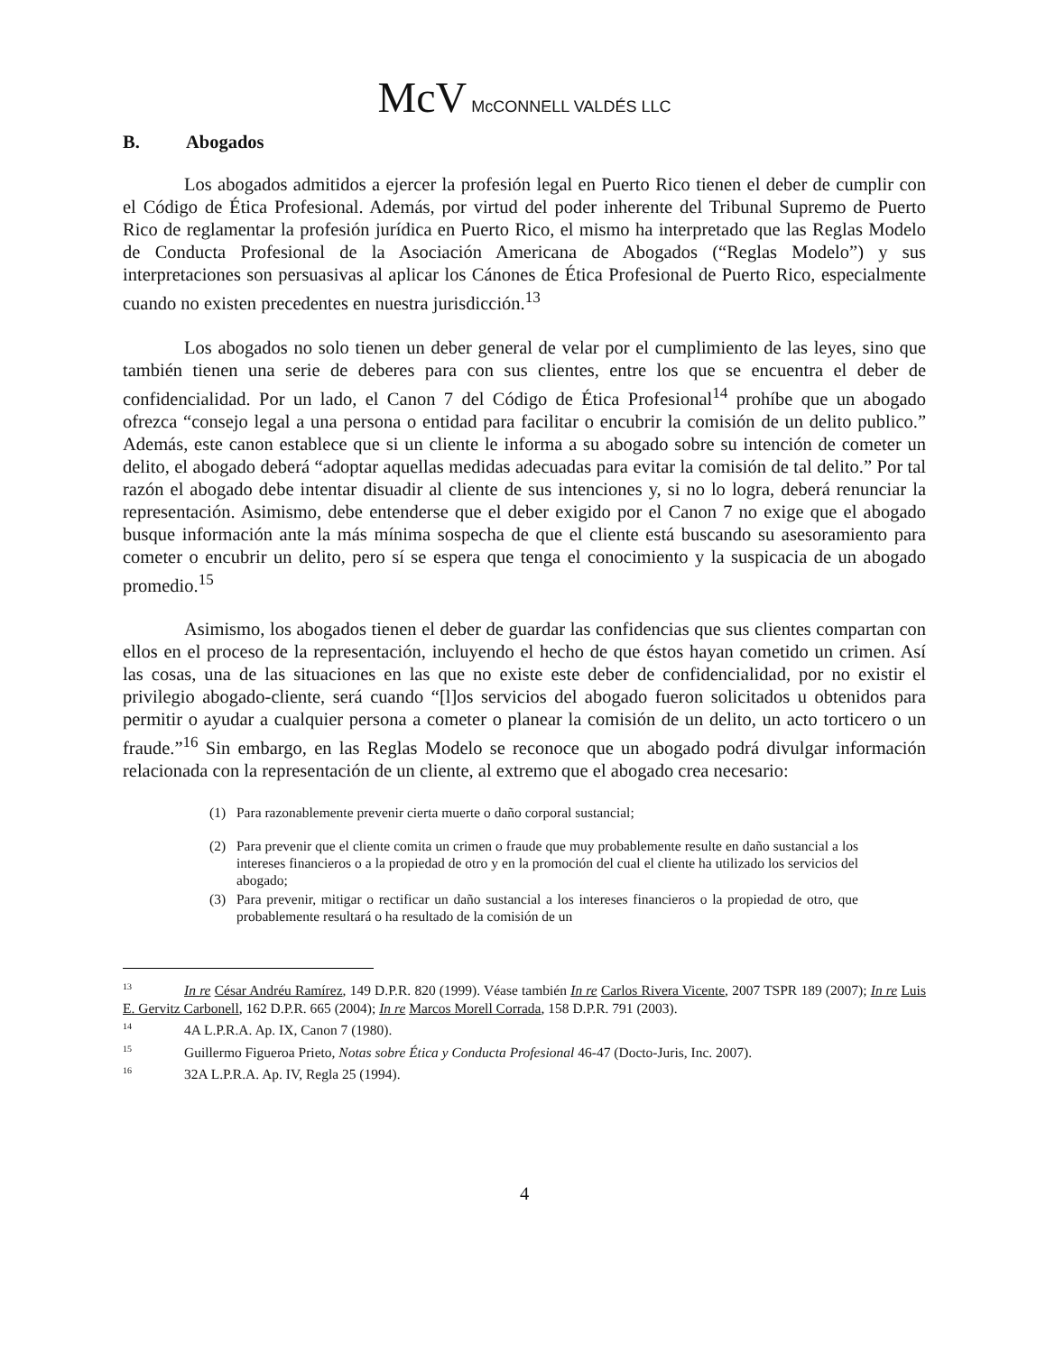McV McCONNELL VALDÉS LLC
B. Abogados
Los abogados admitidos a ejercer la profesión legal en Puerto Rico tienen el deber de cumplir con el Código de Ética Profesional. Además, por virtud del poder inherente del Tribunal Supremo de Puerto Rico de reglamentar la profesión jurídica en Puerto Rico, el mismo ha interpretado que las Reglas Modelo de Conducta Profesional de la Asociación Americana de Abogados (“Reglas Modelo”) y sus interpretaciones son persuasivas al aplicar los Cánones de Ética Profesional de Puerto Rico, especialmente cuando no existen precedentes en nuestra jurisdicción.<sup>13</sup>
Los abogados no solo tienen un deber general de velar por el cumplimiento de las leyes, sino que también tienen una serie de deberes para con sus clientes, entre los que se encuentra el deber de confidencialidad. Por un lado, el Canon 7 del Código de Ética Profesional<sup>14</sup> prohíbe que un abogado ofrezca “consejo legal a una persona o entidad para facilitar o encubrir la comisión de un delito publico.” Además, este canon establece que si un cliente le informa a su abogado sobre su intención de cometer un delito, el abogado deberá “adoptar aquellas medidas adecuadas para evitar la comisión de tal delito.” Por tal razón el abogado debe intentar disuadir al cliente de sus intenciones y, si no lo logra, deberá renunciar la representación. Asimismo, debe entenderse que el deber exigido por el Canon 7 no exige que el abogado busque información ante la más mínima sospecha de que el cliente está buscando su asesoramiento para cometer o encubrir un delito, pero sí se espera que tenga el conocimiento y la suspicacia de un abogado promedio.<sup>15</sup>
Asimismo, los abogados tienen el deber de guardar las confidencias que sus clientes compartan con ellos en el proceso de la representación, incluyendo el hecho de que éstos hayan cometido un crimen. Así las cosas, una de las situaciones en las que no existe este deber de confidencialidad, por no existir el privilegio abogado-cliente, será cuando “[l]os servicios del abogado fueron solicitados u obtenidos para permitir o ayudar a cualquier persona a cometer o planear la comisión de un delito, un acto torticero o un fraude.”<sup>16</sup> Sin embargo, en las Reglas Modelo se reconoce que un abogado podrá divulgar información relacionada con la representación de un cliente, al extremo que el abogado crea necesario:
(1) Para razonablemente prevenir cierta muerte o daño corporal sustancial;
(2) Para prevenir que el cliente comita un crimen o fraude que muy probablemente resulte en daño sustancial a los intereses financieros o a la propiedad de otro y en la promoción del cual el cliente ha utilizado los servicios del abogado;
(3) Para prevenir, mitigar o rectificar un daño sustancial a los intereses financieros o la propiedad de otro, que probablemente resultará o ha resultado de la comisión de un
<sup>13</sup> In re César Andréu Ramírez, 149 D.P.R. 820 (1999). Véase también In re Carlos Rivera Vicente, 2007 TSPR 189 (2007); In re Luis E. Gervitz Carbonell, 162 D.P.R. 665 (2004); In re Marcos Morell Corrada, 158 D.P.R. 791 (2003).
<sup>14</sup> 4A L.P.R.A. Ap. IX, Canon 7 (1980).
<sup>15</sup> Guillermo Figueroa Prieto, Notas sobre Ética y Conducta Profesional 46-47 (Docto-Juris, Inc. 2007).
<sup>16</sup> 32A L.P.R.A. Ap. IV, Regla 25 (1994).
4